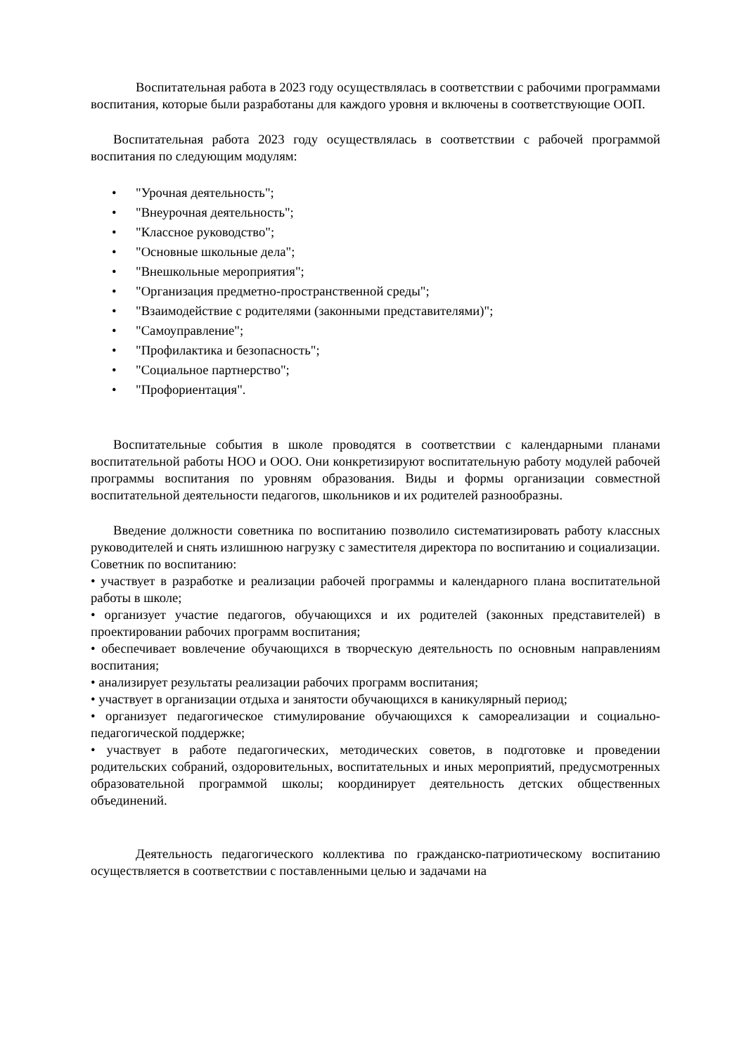Воспитательная работа в 2023 году осуществлялась в соответствии с рабочими программами воспитания, которые были разработаны для каждого уровня и включены в соответствующие ООП.
Воспитательная работа 2023 году осуществлялась в соответствии с рабочей программой воспитания по следующим модулям:
• "Урочная деятельность";
• "Внеурочная деятельность";
• "Классное руководство";
• "Основные школьные дела";
• "Внешкольные мероприятия";
• "Организация предметно-пространственной среды";
• "Взаимодействие с родителями (законными представителями)";
• "Самоуправление";
• "Профилактика и безопасность";
• "Социальное партнерство";
• "Профориентация".
Воспитательные события в школе проводятся в соответствии с календарными планами воспитательной работы НОО и ООО. Они конкретизируют воспитательную работу модулей рабочей программы воспитания по уровням образования. Виды и формы организации совместной воспитательной деятельности педагогов, школьников и их родителей разнообразны.
Введение должности советника по воспитанию позволило систематизировать работу классных руководителей и снять излишнюю нагрузку с заместителя директора по воспитанию и социализации.
Советник по воспитанию:
• участвует в разработке и реализации рабочей программы и календарного плана воспитательной работы в школе;
• организует участие педагогов, обучающихся и их родителей (законных представителей) в проектировании рабочих программ воспитания;
• обеспечивает вовлечение обучающихся в творческую деятельность по основным направлениям воспитания;
• анализирует результаты реализации рабочих программ воспитания;
• участвует в организации отдыха и занятости обучающихся в каникулярный период;
• организует педагогическое стимулирование обучающихся к самореализации и социально-педагогической поддержке;
• участвует в работе педагогических, методических советов, в подготовке и проведении родительских собраний, оздоровительных, воспитательных и иных мероприятий, предусмотренных образовательной программой школы; координирует деятельность детских общественных объединений.
Деятельность педагогического коллектива по гражданско-патриотическому воспитанию осуществляется в соответствии с поставленными целью и задачами на